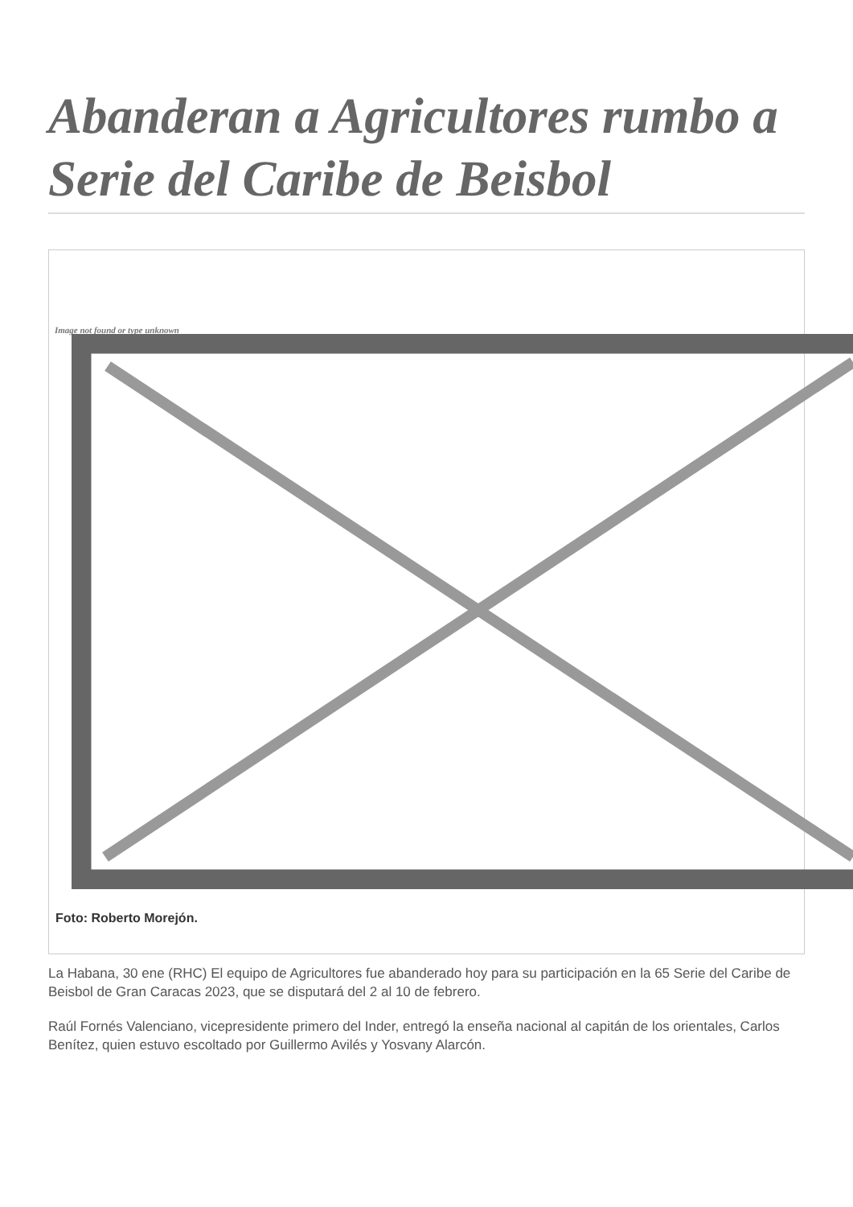Abanderan a Agricultores rumbo a Serie del Caribe de Beisbol
Image not found or type unknown
Foto: Roberto Morejón.
La Habana, 30 ene (RHC) El equipo de Agricultores fue abanderado hoy para su participación en la 65 Serie del Caribe de Beisbol de Gran Caracas 2023, que se disputará del 2 al 10 de febrero.
Raúl Fornés Valenciano, vicepresidente primero del Inder, entregó la enseña nacional al capitán de los orientales, Carlos Benítez, quien estuvo escoltado por Guillermo Avilés y Yosvany Alarcón.